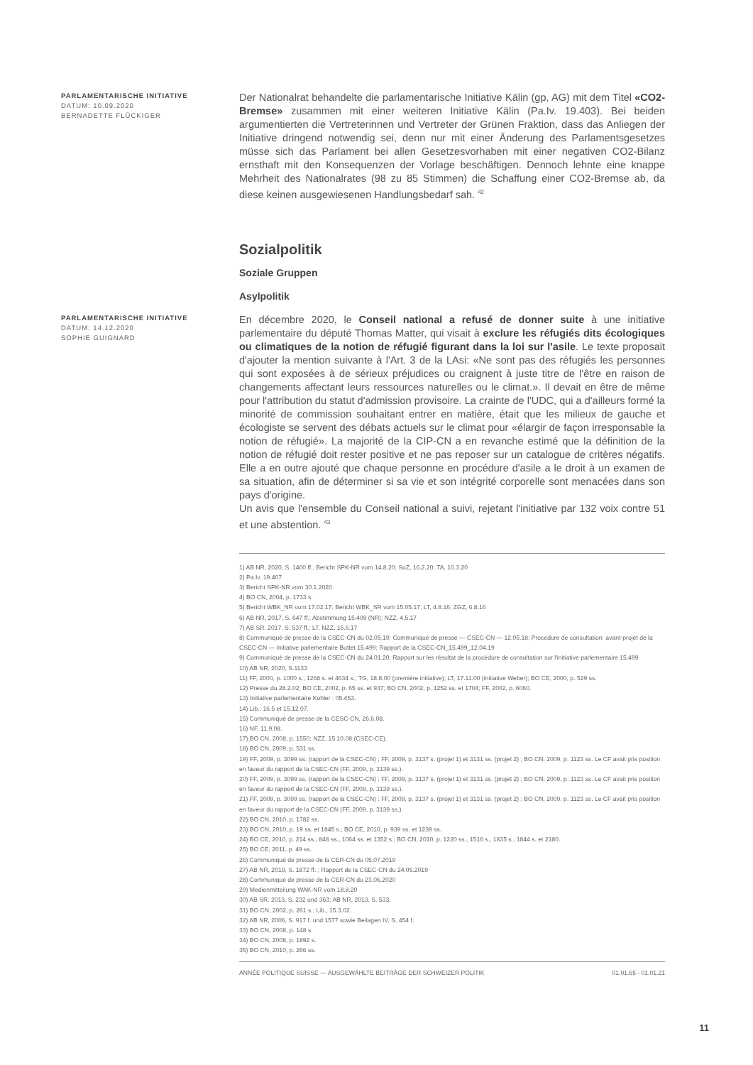PARLAMENTARISCHE INITIATIVE
DATUM: 10.09.2020
BERNADETTE FLÜCKIGER
Der Nationalrat behandelte die parlamentarische Initiative Kälin (gp, AG) mit dem Titel «CO2-Bremse» zusammen mit einer weiteren Initiative Kälin (Pa.Iv. 19.403). Bei beiden argumentierten die Vertreterinnen und Vertreter der Grünen Fraktion, dass das Anliegen der Initiative dringend notwendig sei, denn nur mit einer Änderung des Parlamentsgesetzes müsse sich das Parlament bei allen Gesetzesvorhaben mit einer negativen CO2-Bilanz ernsthaft mit den Konsequenzen der Vorlage beschäftigen. Dennoch lehnte eine knappe Mehrheit des Nationalrates (98 zu 85 Stimmen) die Schaffung einer CO2-Bremse ab, da diese keinen ausgewiesenen Handlungsbedarf sah. <sup>42</sup>
Sozialpolitik
Soziale Gruppen
Asylpolitik
PARLAMENTARISCHE INITIATIVE
DATUM: 14.12.2020
SOPHIE GUIGNARD
En décembre 2020, le Conseil national a refusé de donner suite à une initiative parlementaire du député Thomas Matter, qui visait à exclure les réfugiés dits écologiques ou climatiques de la notion de réfugié figurant dans la loi sur l'asile. Le texte proposait d'ajouter la mention suivante à l'Art. 3 de la LAsi: «Ne sont pas des réfugiés les personnes qui sont exposées à de sérieux préjudices ou craignent à juste titre de l'être en raison de changements affectant leurs ressources naturelles ou le climat.». Il devait en être de même pour l'attribution du statut d'admission provisoire. La crainte de l'UDC, qui a d'ailleurs formé la minorité de commission souhaitant entrer en matière, était que les milieux de gauche et écologiste se servent des débats actuels sur le climat pour «élargir de façon irresponsable la notion de réfugié». La majorité de la CIP-CN a en revanche estimé que la définition de la notion de réfugié doit rester positive et ne pas reposer sur un catalogue de critères négatifs. Elle a en outre ajouté que chaque personne en procédure d'asile a le droit à un examen de sa situation, afin de déterminer si sa vie et son intégrité corporelle sont menacées dans son pays d'origine.
Un avis que l'ensemble du Conseil national a suivi, rejetant l'initiative par 132 voix contre 51 et une abstention. <sup>43</sup>
1) AB NR, 2020, S. 1400 ff.; Bericht SPK-NR vom 14.8.20; SoZ, 16.2.20; TA, 10.3.20
2) Pa.Iv. 19.407
3) Bericht SPK-NR vom 30.1.2020
4) BO CN, 2004, p. 1733 s.
5) Bericht WBK_NR vom 17.02.17; Bericht WBK_SR vom 15.05.17; LT, 4.8.16; ZGZ, 6.8.16
6) AB NR, 2017, S. 647 ff.; Abstimmung 15.499 (NR); NZZ, 4.5.17
7) AB SR, 2017, S. 537 ff.; LT, NZZ, 16.6.17
8) Communiqué de presse de la CSEC-CN du 02.05.19; Communiqué de presse — CSEC-CN — 12.05.18; Procédure de consultation: avant-projet de la CSEC-CN — Initiative parlementaire Buttet 15.499; Rapport de la CSEC-CN_15.499_12.04.19
9) Communiqué de presse de la CSEC-CN du 24.01.20; Rapport sur les résultat de la procédure de consultation sur l'initiative parlementaire 15.499
10) AB NR, 2020, S.1133
11) FF, 2000, p. 1000 s., 1268 s. et 4634 s.; TG, 18.8.00 (première initiative); LT, 17.11.00 (initiative Weber); BO CE, 2000, p. 529 ss.
12) Presse du 28.2.02; BO CE, 2002, p. 65 ss. et 937; BO CN, 2002, p. 1252 ss. et 1704; FF, 2002, p. 6060.
13) Initiative parlementaire Kohler : 05.453.
14) Lib., 16.5 et 15.12.07.
15) Communiqué de presse de la CESC-CN, 26.6.08.
16) NF, 11.9.08.
17) BO CN, 2008, p. 1550; NZZ, 15.10.08 (CSEC-CE).
18) BO CN, 2009, p. 531 ss.
19) FF, 2009, p. 3099 ss. (rapport de la CSEC-CN) ; FF, 2009, p. 3137 s. (projet 1) et 3131 ss. (projet 2) ; BO CN, 2009, p. 1123 ss. Le CF avait pris position en faveur du rapport de la CSEC-CN (FF, 2009, p. 3139 ss.).
20) FF, 2009, p. 3099 ss. (rapport de la CSEC-CN) ; FF, 2009, p. 3137 s. (projet 1) et 3131 ss. (projet 2) ; BO CN, 2009, p. 1123 ss. Le CF avait pris position en faveur du rapport de la CSEC-CN (FF, 2009, p. 3139 ss.).
21) FF, 2009, p. 3099 ss. (rapport de la CSEC-CN) ; FF, 2009, p. 3137 s. (projet 1) et 3131 ss. (projet 2) ; BO CN, 2009, p. 1123 ss. Le CF avait pris position en faveur du rapport de la CSEC-CN (FF, 2009, p. 3139 ss.).
22) BO CN, 2010, p. 1782 ss.
23) BO CN, 2010, p. 19 ss. et 1845 s.; BO CE, 2010, p. 939 ss. et 1239 ss.
24) BO CE, 2010, p. 214 ss., 848 ss., 1064 ss. et 1352 s.; BO CN, 2010, p. 1220 ss., 1516 s., 1835 s., 1844 s. et 2180.
25) BO CE, 2011, p. 49 ss.
26) Communiqué de presse de la CER-CN du 05.07.2019
27) AB NR, 2019, S. 1872 ff. ; Rapport de la CSEC-CN du 24.05.2019
28) Communiqué de presse de la CER-CN du 23.06.2020
29) Medienmitteilung WAK-NR vom 18.8.20
30) AB SR, 2013, S. 232 und 363; AB NR, 2013, S. 533.
31) BO CN, 2002, p. 261 s.; Lib., 15.3.02.
32) AB NR, 2006, S. 917 f. und 1577 sowie Beilagen IV, S. 454 f.
33) BO CN, 2008, p. 148 s.
34) BO CN, 2008, p. 1892 s.
35) BO CN, 2010, p. 266 ss.
ANNÉE POLITIQUE SUISSE — AUSGEWÄHLTE BEITRÄGE DER SCHWEIZER POLITIK 01.01.65 - 01.01.21
11